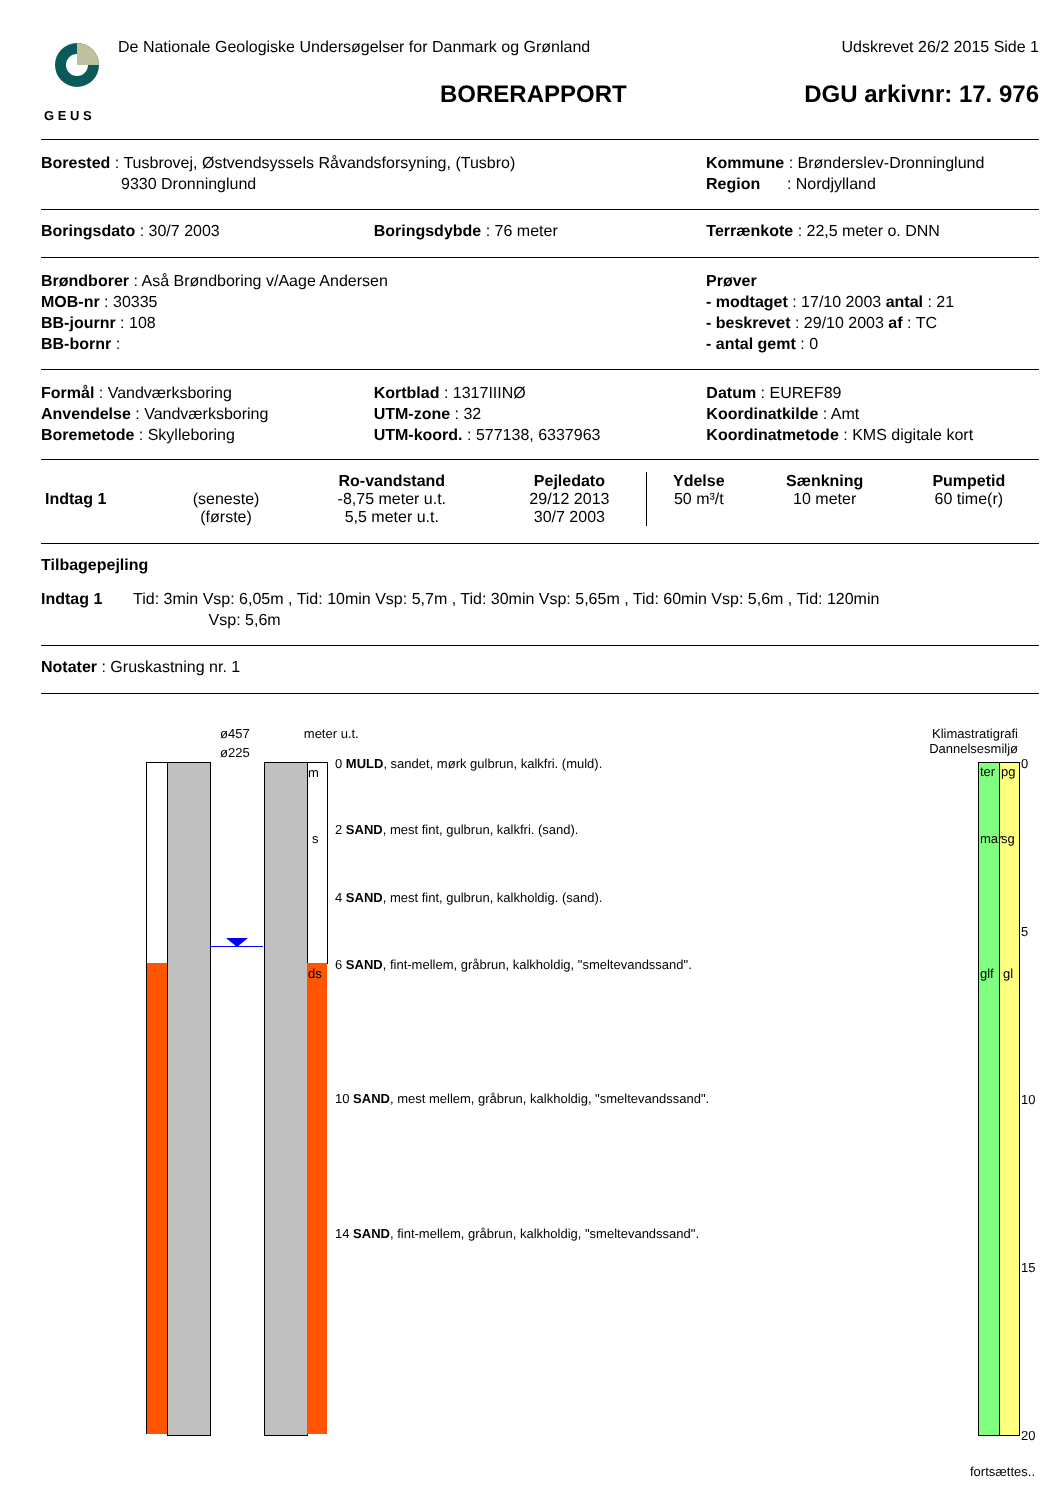G E U S
De Nationale Geologiske Undersøgelser for Danmark og Grønland Udskrevet 26/2 2015 Side 1
BORERAPPORT DGU arkivnr: 17. 976
Borested : Tusbrovej, Østvendsyssels Råvandsforsyning, (Tusbro)
9330 Dronninglund
Kommune : Brønderslev-Dronninglund
Region : Nordjylland
Boringsdato : 30/7 2003 Boringsdybde : 76 meter Terrænkote : 22,5 meter o. DNN
Brøndborer : Aså Brøndboring v/Aage Andersen
MOB-nr : 30335
BB-journr : 108
BB-bornr :
Prøver
- modtaget : 17/10 2003 antal : 21
- beskrevet : 29/10 2003 af : TC
- antal gemt : 0
Formål : Vandværksboring
Anvendelse : Vandværksboring
Boremetode : Skylleboring
Kortblad : 1317IIINØ
UTM-zone : 32
UTM-koord. : 577138, 6337963
Datum : EUREF89
Koordinatkilde : Amt
Koordinatmetode : KMS digitale kort
| | | Ro-vandstand | Pejledato | Ydelse | Sænkning | Pumpetid |
| --- | --- | --- | --- | --- | --- | --- |
| Indtag 1 | (seneste) | -8,75 meter u.t. | 29/12 2013 | 50 m³/t | 10 meter | 60 time(r) |
| | (første) | 5,5 meter u.t. | 30/7 2003 | | | |
Tilbagepejling
Indtag 1 Tid: 3min Vsp: 6,05m , Tid: 10min Vsp: 5,7m , Tid: 30min Vsp: 5,65m , Tid: 60min Vsp: 5,6m , Tid: 120min
Vsp: 5,6m
Notater : Gruskastning nr. 1
ø457 meter u.t.
ø225
m
s
ds
0 MULD, sandet, mørk gulbrun, kalkfri. (muld).
2 SAND, mest fint, gulbrun, kalkfri. (sand).
4 SAND, mest fint, gulbrun, kalkholdig. (sand).
6 SAND, fint-mellem, gråbrun, kalkholdig, "smeltevandssand".
10 SAND, mest mellem, gråbrun, kalkholdig, "smeltevandssand".
14 SAND, fint-mellem, gråbrun, kalkholdig, "smeltevandssand".
Klimastratigrafi
Dannelsesmiljø
ter pg
mar sg
glf gl
0
5
10
15
20
fortsættes..